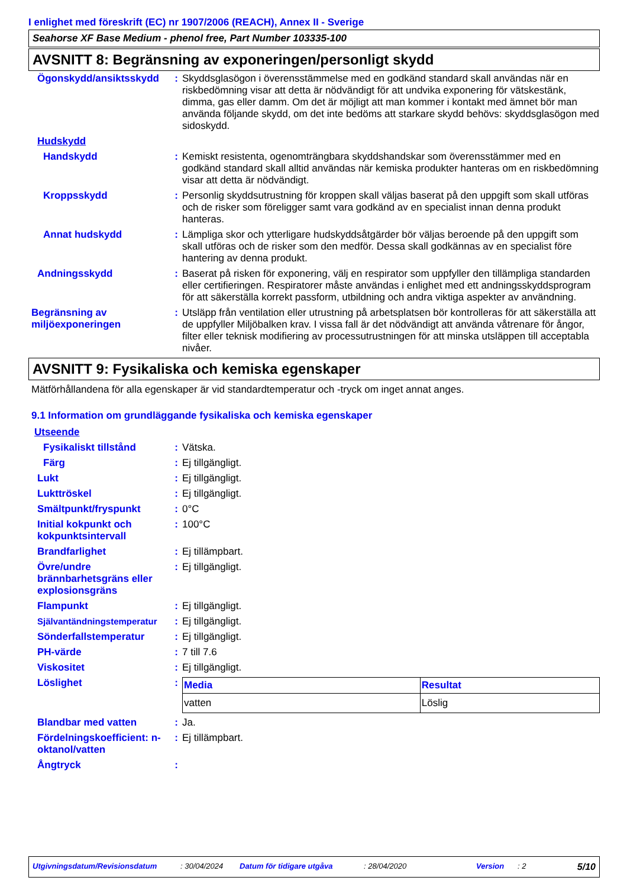I enlighet med föreskrift (EC) nr 1907/2006 (REACH), Annex II - Sverige
Seahorse XF Base Medium - phenol free, Part Number 103335-100
AVSNITT 8: Begränsning av exponeringen/personligt skydd
Ögonskydd/ansiktsskydd : Skyddsglasögon i överensstämmelse med en godkänd standard skall användas när en riskbedömning visar att detta är nödvändigt för att undvika exponering för vätskestänk, dimma, gas eller damm. Om det är möjligt att man kommer i kontakt med ämnet bör man använda följande skydd, om det inte bedöms att starkare skydd behövs: skyddsglasögon med sidoskydd.
Hudskydd
Handskydd : Kemiskt resistenta, ogenomträngbara skyddshandskar som överensstämmer med en godkänd standard skall alltid användas när kemiska produkter hanteras om en riskbedömning visar att detta är nödvändigt.
Kroppsskydd : Personlig skyddsutrustning för kroppen skall väljas baserat på den uppgift som skall utföras och de risker som föreligger samt vara godkänd av en specialist innan denna produkt hanteras.
Annat hudskydd : Lämpliga skor och ytterligare hudskyddsåtgärder bör väljas beroende på den uppgift som skall utföras och de risker som den medför. Dessa skall godkännas av en specialist före hantering av denna produkt.
Andningsskydd : Baserat på risken för exponering, välj en respirator som uppfyller den tillämpliga standarden eller certifieringen. Respiratorer måste användas i enlighet med ett andningsskyddsprogram för att säkerställa korrekt passform, utbildning och andra viktiga aspekter av användning.
Begränsning av miljöexponeringen
: Utsläpp från ventilation eller utrustning på arbetsplatsen bör kontrolleras för att säkerställa att de uppfyller Miljöbalken krav. I vissa fall är det nödvändigt att använda våtrenare för ångor, filter eller teknisk modifiering av processutrustningen för att minska utsläppen till acceptabla nivåer.
AVSNITT 9: Fysikaliska och kemiska egenskaper
Mätförhållandena för alla egenskaper är vid standardtemperatur och -tryck om inget annat anges.
9.1 Information om grundläggande fysikaliska och kemiska egenskaper
Utseende
Fysikaliskt tillstånd : Vätska.
Färg : Ej tillgängligt.
Lukt : Ej tillgängligt.
Lukttröskel : Ej tillgängligt.
Smältpunkt/fryspunkt : 0°C
Initial kokpunkt och kokpunktsintervall
: 100°C
Brandfarlighet : Ej tillämpbart.
Övre/undre brännbarhetsgräns eller explosionsgräns
: Ej tillgängligt.
Flampunkt : Ej tillgängligt.
Självantändningstemperatur : Ej tillgängligt.
Sönderfallstemperatur : Ej tillgängligt.
PH-värde : 7 till 7.6
Viskositet : Ej tillgängligt.
Löslighet :
| Media | Resultat |
| --- | --- |
| vatten | Löslig |
Blandbar med vatten : Ja.
Fördelningskoefficient: n-oktanol/vatten
: Ej tillämpbart.
Ångtryck :
Utgivningsdatum/Revisionsdatum: 30/04/2024 Datum för tidigare utgåva: 28/04/2020 Version: 2 5/10